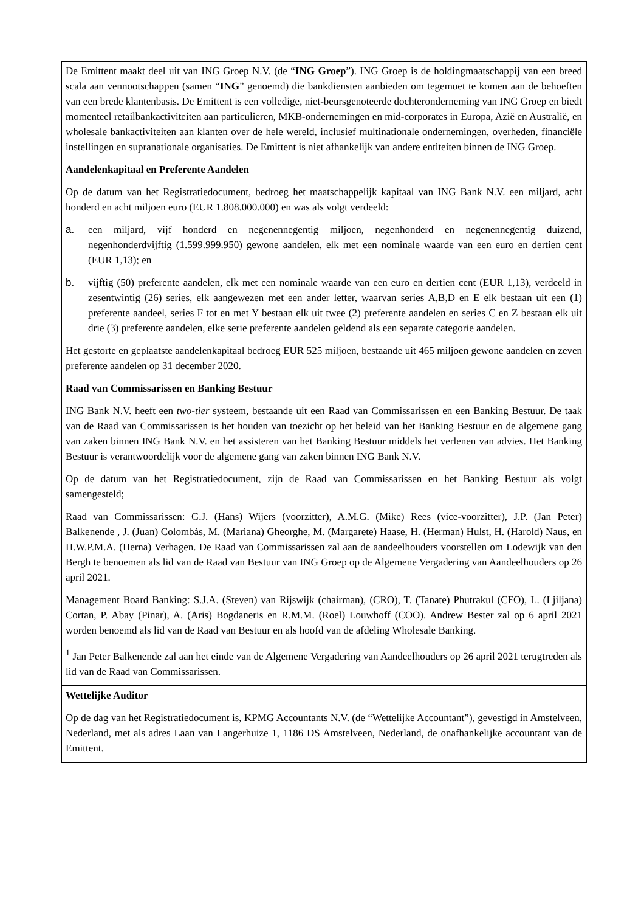| De Emittent maakt deel uit van ING Groep N.V. (de “ ING Groep ”). ING Groep is de holdingmaatschappij van een breed scala aan vennootschappen (samen “ ING ” genoemd) die bankdiensten aanbieden om tegemoet te komen aan de behoeften van een brede klantenbasis. De Emittent is een volledige, niet-beursgenoteerde dochteronderneming van ING Groep en biedt momenteel retailbankactiviteiten aan particulieren, MKB-ondernemingen en mid-corporates in Europa, Azië en Australië, en wholesale bankactiviteiten aan klanten over de hele wereld, inclusief multinationale ondernemingen, overheden, financiële instellingen en supranationale organisaties. De Emittent is niet afhankelijk van andere entiteiten binnen de ING Groep. Aandelenkapitaal en Preferente Aandelen Op de datum van het Registratiedocument, bedroeg het maatschappelijk kapitaal van ING Bank N.V. een miljard, acht honderd en acht miljoen euro (EUR 1.808.000.000) en was als volgt verdeeld: a. een miljard, vijf honderd en negenennegentig miljoen, negenhonderd en negenennegentig duizend, negenhonderdvijftig (1.599.999.950) gewone aandelen, elk met een nominale waarde van een euro en dertien cent (EUR 1,13); en b. vijftig (50) preferente aandelen, elk met een nominale waarde van een euro en dertien cent (EUR 1,13), verdeeld in zesentwintig (26) series, elk aangewezen met een ander letter, waarvan series A,B,D en E elk bestaan uit een (1) preferente aandeel, series F tot en met Y bestaan elk uit twee (2) preferente aandelen en series C en Z bestaan elk uit drie (3) preferente aandelen, elke serie preferente aandelen geldend als een separate categorie aandelen. Het gestorte en geplaatste aandelenkapitaal bedroeg EUR 525 miljoen, bestaande uit 465 miljoen gewone aandelen en zeven preferente aandelen op 31 december 2020. Raad van Commissarissen en Banking Bestuur ING Bank N.V. heeft een two-tier systeem, bestaande uit een Raad van Commissarissen en een Banking Bestuur. De taak van de Raad van Commissarissen is het houden van toezicht op het beleid van het Banking Bestuur en de algemene gang van zaken binnen ING Bank N.V. en het assisteren van het Banking Bestuur middels het verlenen van advies. Het Banking Bestuur is verantwoordelijk voor de algemene gang van zaken binnen ING Bank N.V. Op de datum van het Registratiedocument, zijn de Raad van Commissarissen en het Banking Bestuur als volgt samengesteld; Raad van Commissarissen: G.J. (Hans) Wijers (voorzitter), A.M.G. (Mike) Rees (vice-voorzitter), J.P. (Jan Peter) Balkenende , J. (Juan) Colombás, M. (Mariana) Gheorghe, M. (Margarete) Haase, H. (Herman) Hulst, H. (Harold) Naus, en H.W.P.M.A. (Herna) Verhagen. De Raad van Commissarissen zal aan de aandeelhouders voorstellen om Lodewijk van den Bergh te benoemen als lid van de Raad van Bestuur van ING Groep op de Algemene Vergadering van Aandeelhouders op 26 april 2021. Management Board Banking: S.J.A. (Steven) van Rijswijk (chairman), (CRO), T. (Tanate) Phutrakul (CFO), L. (Ljiljana) Cortan, P. Abay (Pinar), A. (Aris) Bogdaneris en R.M.M. (Roel) Louwhoff (COO). Andrew Bester zal op 6 april 2021 worden benoemd als lid van de Raad van Bestuur en als hoofd van de afdeling Wholesale Banking. <sup>1</sup> Jan Peter Balkenende zal aan het einde van de Algemene Vergadering van Aandeelhouders op 26 april 2021 terugtreden als lid van de Raad van Commissarissen. |
| Wettelijke Auditor Op de dag van het Registratiedocument is, KPMG Accountants N.V. (de “Wettelijke Accountant”), gevestigd in Amstelveen, Nederland, met als adres Laan van Langerhuize 1, 1186 DS Amstelveen, Nederland, de onafhankelijke accountant van de Emittent. |